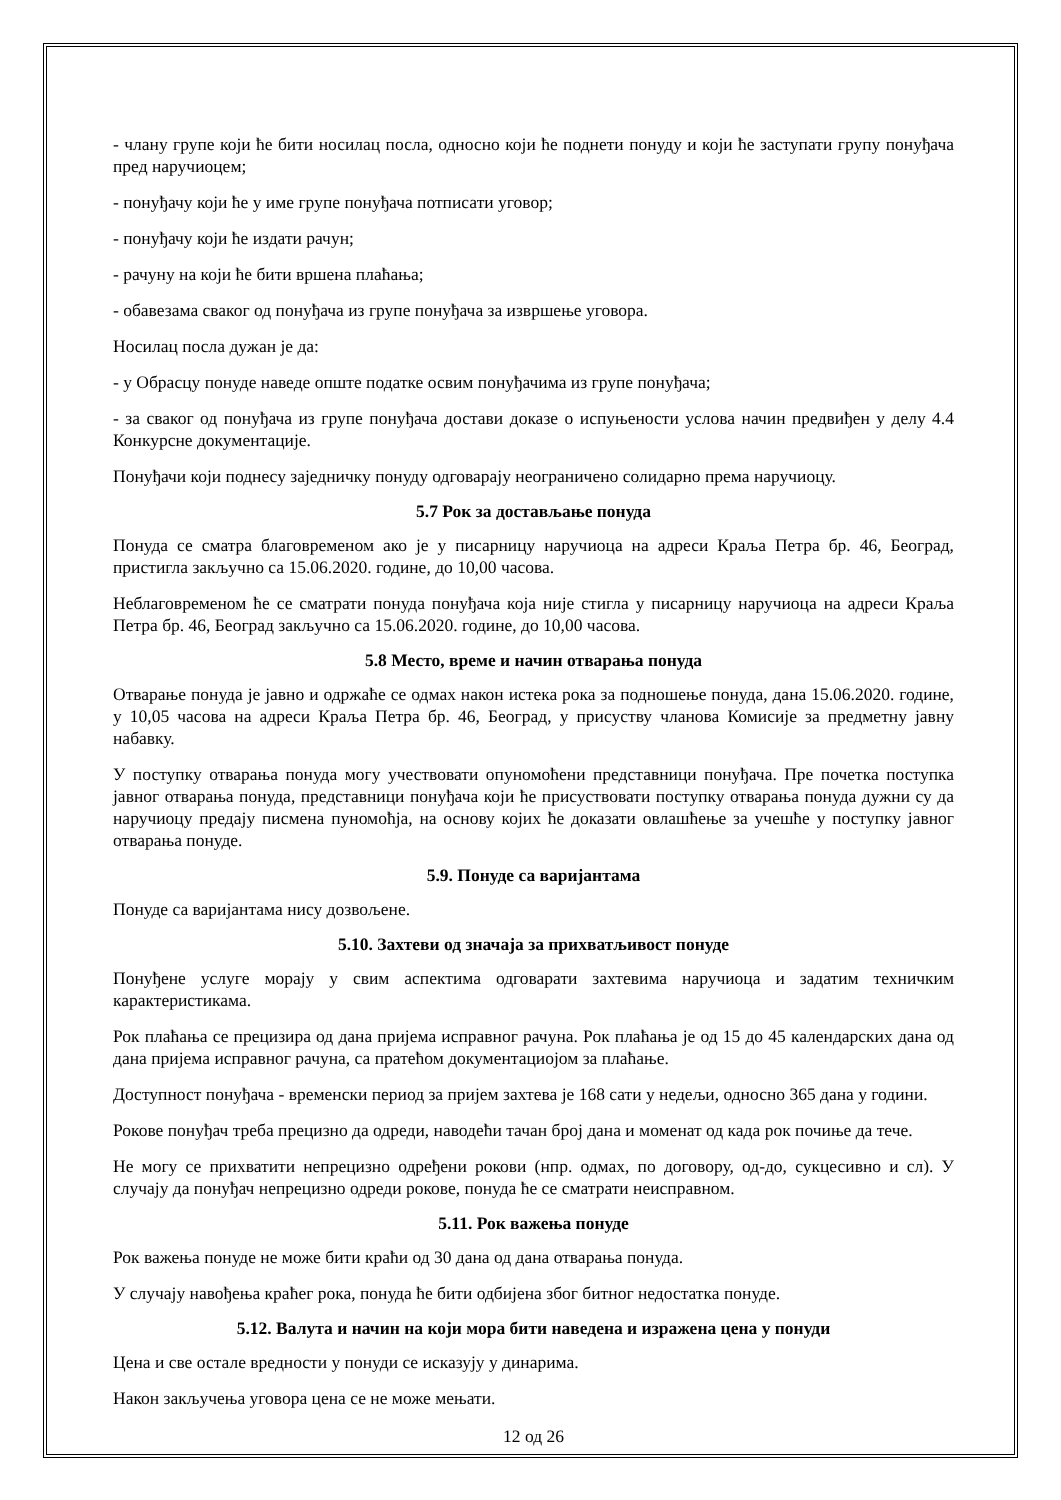- члану групе који ће бити носилац посла, односно који ће поднети понуду и који ће заступати групу понуђача пред наручиоцем;
- понуђачу који ће у име групе понуђача потписати уговор;
- понуђачу који ће издати рачун;
- рачуну на који ће бити вршена плаћања;
- обавезама сваког од понуђача из групе понуђача за извршење уговора.
Носилац посла дужан је да:
- у Обрасцу понуде наведе опште податке освим понуђачима из групе понуђача;
- за сваког од понуђача из групе понуђача достави доказе о испуњености услова начин предвиђен у делу 4.4 Конкурсне документације.
Понуђачи који поднесу заједничку понуду одговарају неограничено солидарно према наручиоцу.
5.7 Рок за достављање понуда
Понуда се сматра благовременом ако је у писарницу наручиоца на адреси Краља Петра бр. 46, Београд, пристигла закључно са 15.06.2020. године, до 10,00 часова.
Неблаговременом ће се сматрати понуда понуђача која није стигла у писарницу наручиоца на адреси Краља Петра бр. 46, Београд закључно са 15.06.2020. године, до 10,00 часова.
5.8 Место, време и начин отварања понуда
Отварање понуда је јавно и одржаће се одмах након истека рока за подношење понуда, дана 15.06.2020. године, у 10,05 часова на адреси Краља Петра бр. 46, Београд, у присуству чланова Комисије за предметну јавну набавку.
У поступку отварања понуда могу учествовати опуномоћени представници понуђача. Пре почетка поступка јавног отварања понуда, представници понуђача који ће присуствовати поступку отварања понуда дужни су да наручиоцу предају писмена пуномоћја, на основу којих ће доказати овлашћење за учешће у поступку јавног отварања понуде.
5.9. Понуде са варијантама
Понуде са варијантама нису дозвољене.
5.10. Захтеви од значаја за прихватљивост понуде
Понуђене услуге морају у свим аспектима одговарати захтевима наручиоца и задатим техничким карактеристикама.
Рок плаћања се прецизира од дана пријема исправног рачуна. Рок плаћања је од 15 до 45 календарских дана од дана пријема исправног рачуна, са пратећом документациојом за плаћање.
Доступност понуђача - временски период за пријем захтева је 168 сати у недељи, односно 365 дана у години.
Рокове понуђач треба прецизно да одреди, наводећи тачан број дана и моменат од када рок почиње да тече.
Не могу се прихватити непрецизно одређени рокови (нпр. одмах, по договору, од-до, сукцесивно и сл). У случају да понуђач непрецизно одреди рокове, понуда ће се сматрати неисправном.
5.11. Рок важења понуде
Рок важења понуде не може бити краћи од 30 дана од дана отварања понуда.
У случају навођења краћег рока, понуда ће бити одбијена због битног недостатка понуде.
5.12. Валута и начин на који мора бити наведена и изражена цена у понуди
Цена и све остале вредности у понуди се исказују у динарима.
Након закључења уговора цена се не може мењати.
12 од 26